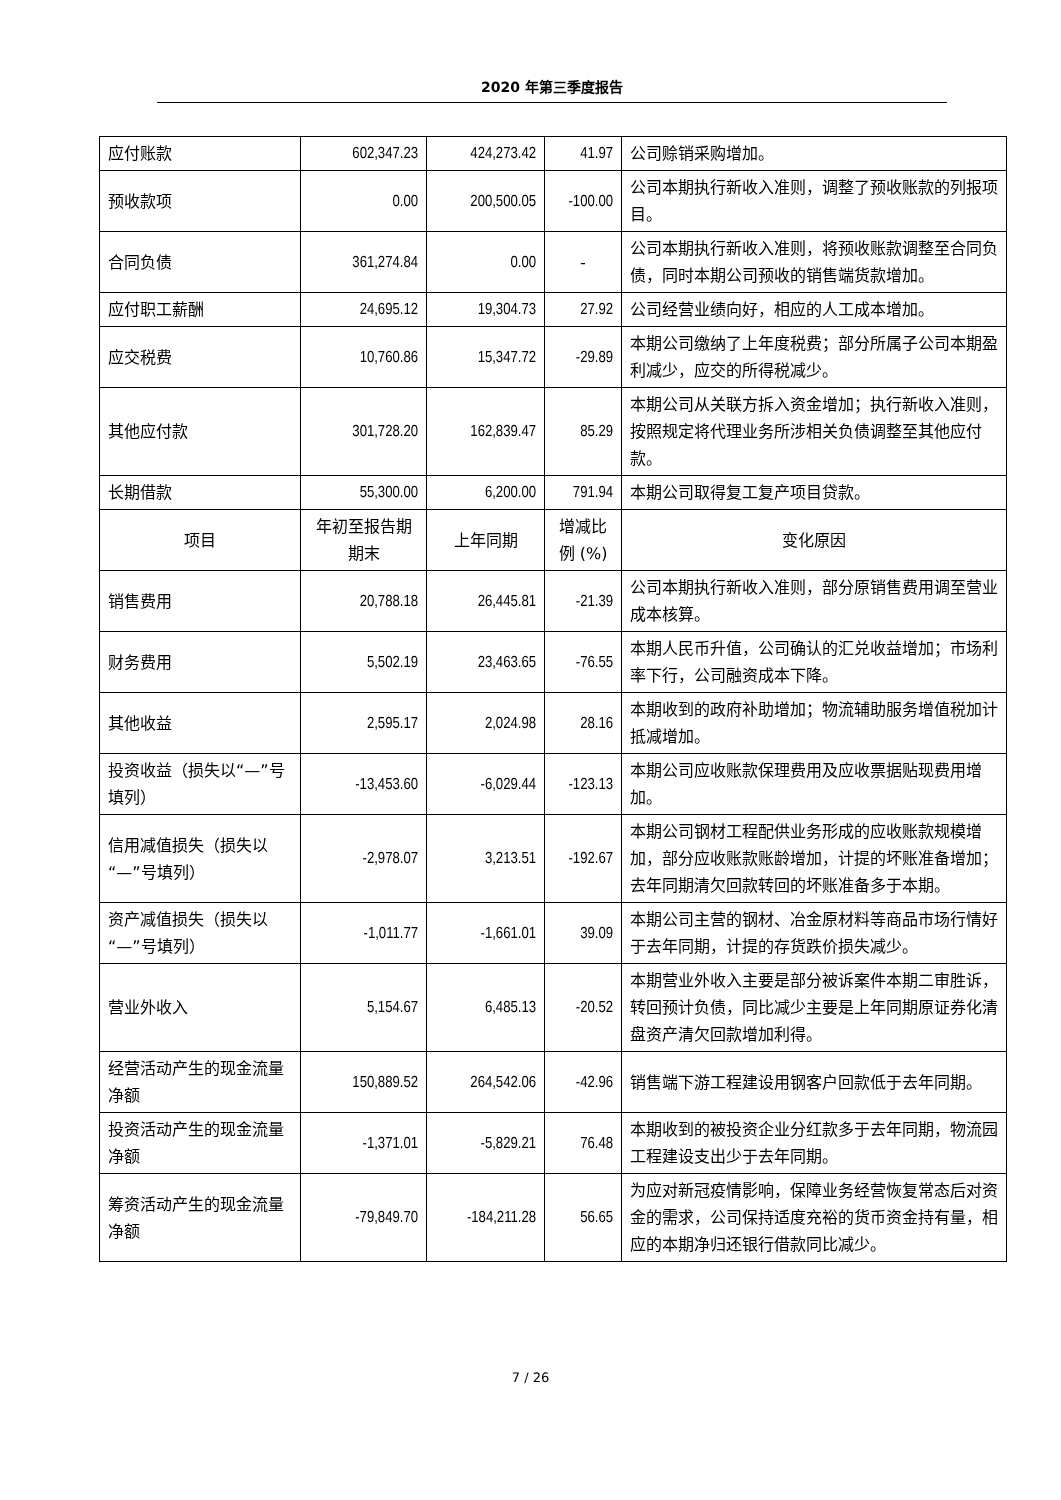2020 年第三季度报告
| 应付账款 | 602,347.23 | 424,273.42 | 41.97 | 公司赊销采购增加。 |
| 预收款项 | 0.00 | 200,500.05 | -100.00 | 公司本期执行新收入准则，调整了预收账款的列报项目。 |
| 合同负债 | 361,274.84 | 0.00 | - | 公司本期执行新收入准则，将预收账款调整至合同负债，同时本期公司预收的销售端货款增加。 |
| 应付职工薪酬 | 24,695.12 | 19,304.73 | 27.92 | 公司经营业绩向好，相应的人工成本增加。 |
| 应交税费 | 10,760.86 | 15,347.72 | -29.89 | 本期公司缴纳了上年度税费；部分所属子公司本期盈利减少，应交的所得税减少。 |
| 其他应付款 | 301,728.20 | 162,839.47 | 85.29 | 本期公司从关联方拆入资金增加；执行新收入准则，按照规定将代理业务所涉相关负债调整至其他应付款。 |
| 长期借款 | 55,300.00 | 6,200.00 | 791.94 | 本期公司取得复工复产项目贷款。 |
| 项目 | 年初至报告期期末 | 上年同期 | 增减比例 (%) | 变化原因 |
| 销售费用 | 20,788.18 | 26,445.81 | -21.39 | 公司本期执行新收入准则，部分原销售费用调至营业成本核算。 |
| 财务费用 | 5,502.19 | 23,463.65 | -76.55 | 本期人民币升值，公司确认的汇兑收益增加；市场利率下行，公司融资成本下降。 |
| 其他收益 | 2,595.17 | 2,024.98 | 28.16 | 本期收到的政府补助增加；物流辅助服务增值税加计抵减增加。 |
| 投资收益（损失以“—”号填列） | -13,453.60 | -6,029.44 | -123.13 | 本期公司应收账款保理费用及应收票据贴现费用增加。 |
| 信用减值损失（损失以“—”号填列） | -2,978.07 | 3,213.51 | -192.67 | 本期公司钢材工程配供业务形成的应收账款规模增加，部分应收账款账龄增加，计提的坏账准备增加；去年同期清欠回款转回的坏账准备多于本期。 |
| 资产减值损失（损失以“—”号填列） | -1,011.77 | -1,661.01 | 39.09 | 本期公司主营的钢材、冶金原材料等商品市场行情好于去年同期，计提的存货跌价损失减少。 |
| 营业外收入 | 5,154.67 | 6,485.13 | -20.52 | 本期营业外收入主要是部分被诉案件本期二审胜诉，转回预计负债，同比减少主要是上年同期原证券化清盘资产清欠回款增加利得。 |
| 经营活动产生的现金流量净额 | 150,889.52 | 264,542.06 | -42.96 | 销售端下游工程建设用钢客户回款低于去年同期。 |
| 投资活动产生的现金流量净额 | -1,371.01 | -5,829.21 | 76.48 | 本期收到的被投资企业分红款多于去年同期，物流园工程建设支出少于去年同期。 |
| 筹资活动产生的现金流量净额 | -79,849.70 | -184,211.28 | 56.65 | 为应对新冠疫情影响，保障业务经营恢复常态后对资金的需求，公司保持适度充裕的货币资金持有量，相应的本期净归还银行借款同比减少。 |
7 / 26